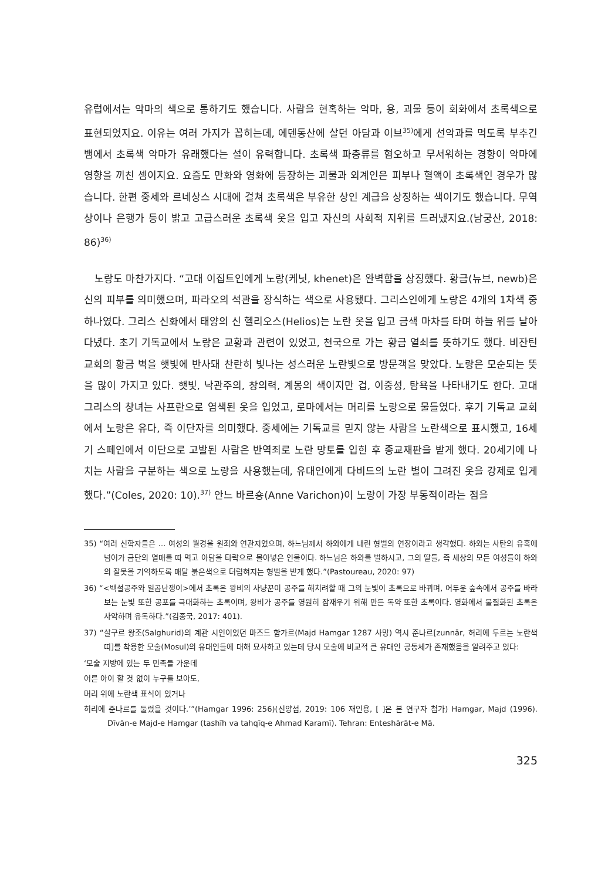유럽에서는 악마의 색으로 통하기도 했습니다. 사람을 현혹하는 악마, 용, 괴물 등이 회화에서 초록색으로 표현되었지요. 이유는 여러 가지가 꼽히는데, 에덴동산에 살던 아담과 이브<sup>35)</sup>에게 선악과를 먹도록 부추긴 뱀에서 초록색 악마가 유래했다는 설이 유력합니다. 초록색 파충류를 혐오하고 무서워하는 경향이 악마에 영향을 끼친 셈이지요. 요즘도 만화와 영화에 등장하는 괴물과 외계인은 피부나 혈액이 초록색인 경우가 많습니다. 한편 중세와 르네상스 시대에 걸쳐 초록색은 부유한 상인 계급을 상징하는 색이기도 했습니다. 무역상이나 은행가 등이 밝고 고급스러운 초록색 옷을 입고 자신의 사회적 지위를 드러냈지요.(남궁산, 2018: 86)<sup>36)</sup>
노랑도 마찬가지다. “고대 이집트인에게 노랑(케닛, khenet)은 완벽함을 상징했다. 황금(뉴브, newb)은 신의 피부를 의미했으며, 파라오의 석관을 장식하는 색으로 사용됐다. 그리스인에게 노랑은 4개의 1차색 중 하나였다. 그리스 신화에서 태양의 신 헬리오스(Helios)는 노란 옷을 입고 금색 마차를 타며 하늘 위를 날아다녔다. 초기 기독교에서 노랑은 교황과 관련이 있었고, 천국으로 가는 황금 열쇠를 뜻하기도 했다. 비잔틴 교회의 황금 벽을 햇빛에 반사돼 찬란히 빛나는 성스러운 노란빛으로 방문객을 맞았다. 노랑은 모순되는 뜻을 많이 가지고 있다. 햇빛, 낙관주의, 창의력, 계몽의 색이지만 겁, 이중성, 탐욕을 나타내기도 한다. 고대 그리스의 창녀는 사프란으로 염색된 옷을 입었고, 로마에서는 머리를 노랑으로 물들였다. 후기 기독교 교회에서 노랑은 유다, 즉 이단자를 의미했다. 중세에는 기독교를 믿지 않는 사람을 노란색으로 표시했고, 16세기 스페인에서 이단으로 고발된 사람은 반역죄로 노란 망토를 입힌 후 종교재판을 받게 했다. 20세기에 나치는 사람을 구분하는 색으로 노랑을 사용했는데, 유대인에게 다비드의 노란 별이 그려진 옷을 강제로 입게 했다.”(Coles, 2020: 10).<sup>37)</sup> 안느 바르숑(Anne Varichon)이 노랑이 가장 부동적이라는 점을
35) “여러 신학자들은 … 여성의 월경을 원죄와 연관지었으며, 하느님께서 하와에게 내린 형벌의 연장이라고 생각했다. 하와는 사탄의 유혹에 넘어가 금단의 열매를 따 먹고 아담을 타락으로 몰아넣은 인물이다. 하느님은 하와를 벌하시고, 그의 딸들, 즉 세상의 모든 여성들이 하와의 잘못을 기억하도록 매달 붉은색으로 더럽혀지는 형벌을 받게 했다.”(Pastoureau, 2020: 97)
36) “<백설공주와 일곱난쟁이>에서 초록은 왕비의 사냥꾼이 공주를 해치려할 때 그의 눈빛이 초록으로 바뀌며, 어두운 숲속에서 공주를 바라보는 눈빛 또한 공포를 극대화하는 초록이며, 왕비가 공주를 영원히 잠재우기 위해 만든 독약 또한 초록이다. 영화에서 물질화된 초록은 사악하며 유독하다.”(김종국, 2017: 401).
37) “살구르 왕조(Salghurid)의 계관 시인이었던 마즈드 함가르(Majd Hamgar 1287 사망) 역시 준나르[zunnār, 허리에 두르는 노란색 띠]를 착용한 모술(Mosul)의 유대인들에 대해 묘사하고 있는데 당시 모술에 비교적 큰 유대인 공동체가 존재했음을 알려주고 있다:
‘모술 지방에 있는 두 민족들 가운데
어른 아이 할 것 없이 누구를 보아도,
머리 위에 노란색 표식이 있거나
허리에 준나르를 둘렀을 것이다.’”(Hamgar 1996: 256)(신양섭, 2019: 106 재인용, [ ]은 본 연구자 첨가) Hamgar, Majd (1996). Dīvān-e Majd-e Hamgar (tashīh va tahqīq-e Ahmad Karamī). Tehran: Enteshārāt-e Mā.
325